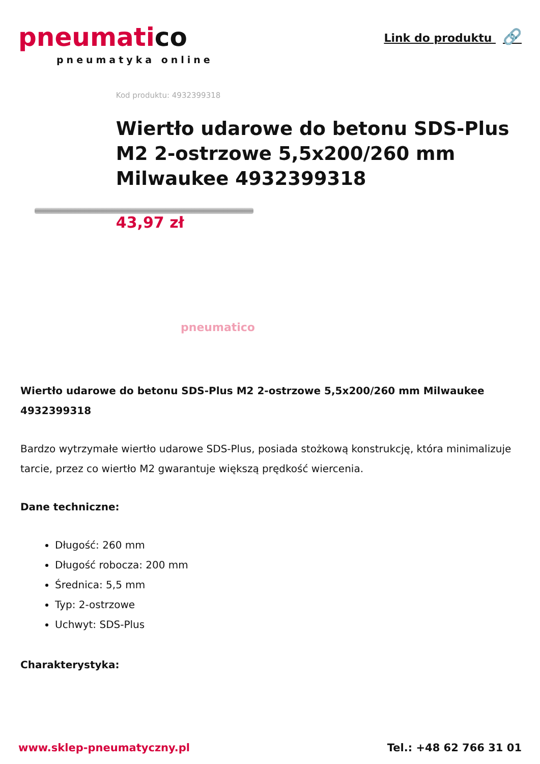pneumatico
pneumatyka online
Link do produktu 🔗
pneumatico
Kod produktu: 4932399318
Wiertło udarowe do betonu SDS-Plus M2 2-ostrzowe 5,5x200/260 mm Milwaukee 4932399318
43,97 zł
Wiertło udarowe do betonu SDS-Plus M2 2-ostrzowe 5,5x200/260 mm Milwaukee 4932399318
Bardzo wytrzymałe wiertło udarowe SDS-Plus, posiada stożkową konstrukcję, która minimalizuje tarcie, przez co wiertło M2 gwarantuje większą prędkość wiercenia.
Dane techniczne:
Długość: 260 mm
Długość robocza: 200 mm
Średnica: 5,5 mm
Typ: 2-ostrzowe
Uchwyt: SDS-Plus
Charakterystyka:
www.sklep-pneumatyczny.pl Tel.: +48 62 766 31 01